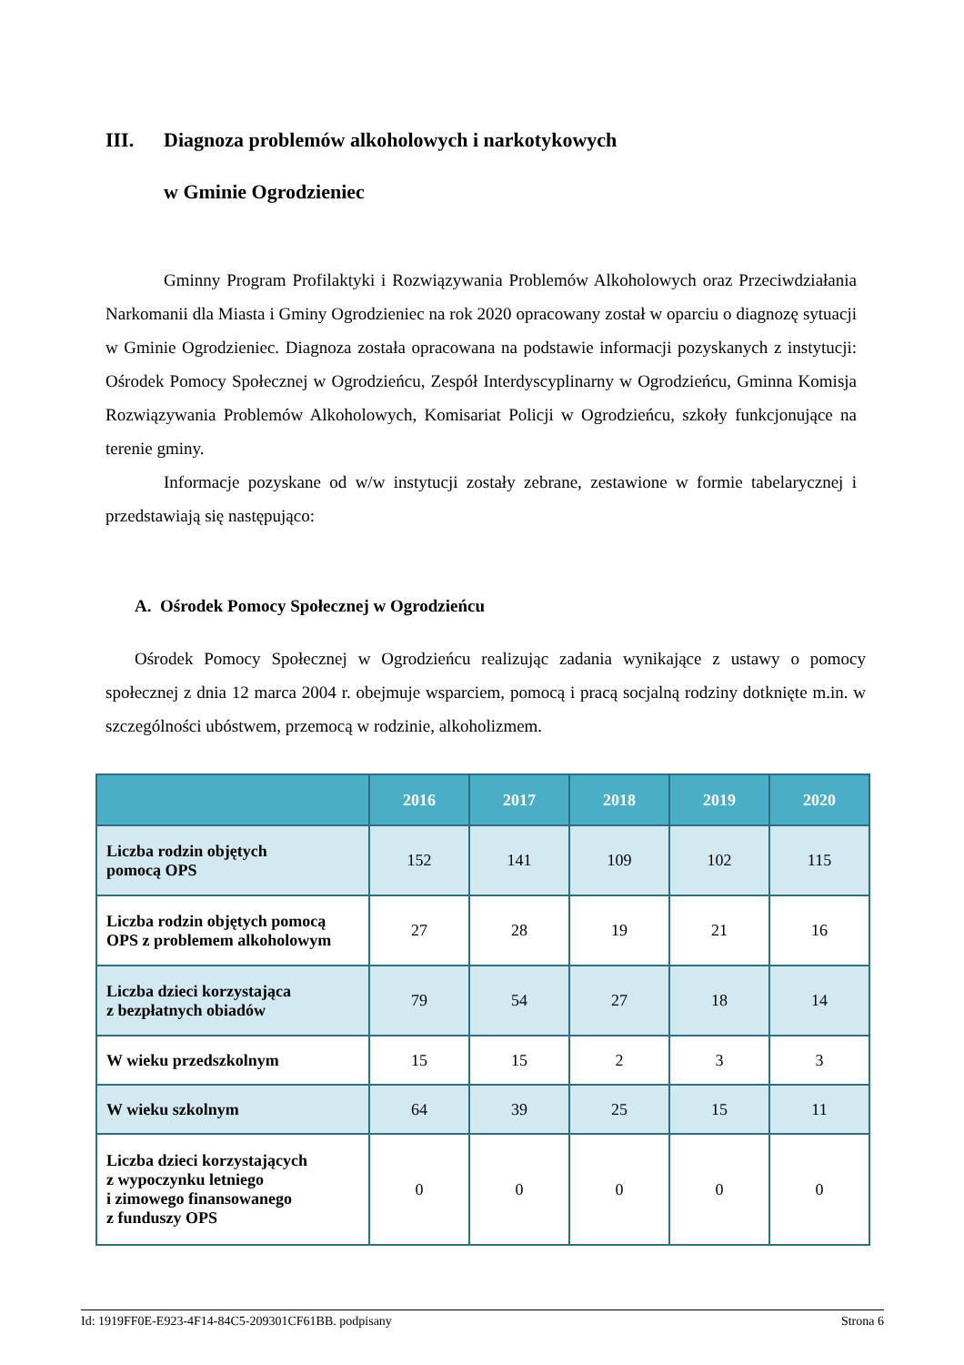III. Diagnoza problemów alkoholowych i narkotykowych
w Gminie Ogrodzieniec
Gminny Program Profilaktyki i Rozwiązywania Problemów Alkoholowych oraz Przeciwdziałania Narkomanii dla Miasta i Gminy Ogrodzieniec na rok 2020 opracowany został w oparciu o diagnozę sytuacji w Gminie Ogrodzieniec. Diagnoza została opracowana na podstawie informacji pozyskanych z instytucji: Ośrodek Pomocy Społecznej w Ogrodzieńcu, Zespół Interdyscyplinarny w Ogrodzieńcu, Gminna Komisja Rozwiązywania Problemów Alkoholowych, Komisariat Policji w Ogrodzieńcu, szkoły funkcjonujące na terenie gminy.
Informacje pozyskane od w/w instytucji zostały zebrane, zestawione w formie tabelarycznej i przedstawiają się następująco:
A. Ośrodek Pomocy Społecznej w Ogrodzieńcu
Ośrodek Pomocy Społecznej w Ogrodzieńcu realizując zadania wynikające z ustawy o pomocy społecznej z dnia 12 marca 2004 r. obejmuje wsparciem, pomocą i pracą socjalną rodziny dotknięte m.in. w szczególności ubóstwem, przemocą w rodzinie, alkoholizmem.
| | 2016 | 2017 | 2018 | 2019 | 2020 |
| --- | --- | --- | --- | --- | --- |
| Liczba rodzin objętych pomocą OPS | 152 | 141 | 109 | 102 | 115 |
| Liczba rodzin objętych pomocą OPS z problemem alkoholowym | 27 | 28 | 19 | 21 | 16 |
| Liczba dzieci korzystająca z bezpłatnych obiadów | 79 | 54 | 27 | 18 | 14 |
| W wieku przedszkolnym | 15 | 15 | 2 | 3 | 3 |
| W wieku szkolnym | 64 | 39 | 25 | 15 | 11 |
| Liczba dzieci korzystających z wypoczynku letniego i zimowego finansowanego z funduszy OPS | 0 | 0 | 0 | 0 | 0 |
Id: 1919FF0E-E923-4F14-84C5-209301CF61BB. podpisany Strona 6